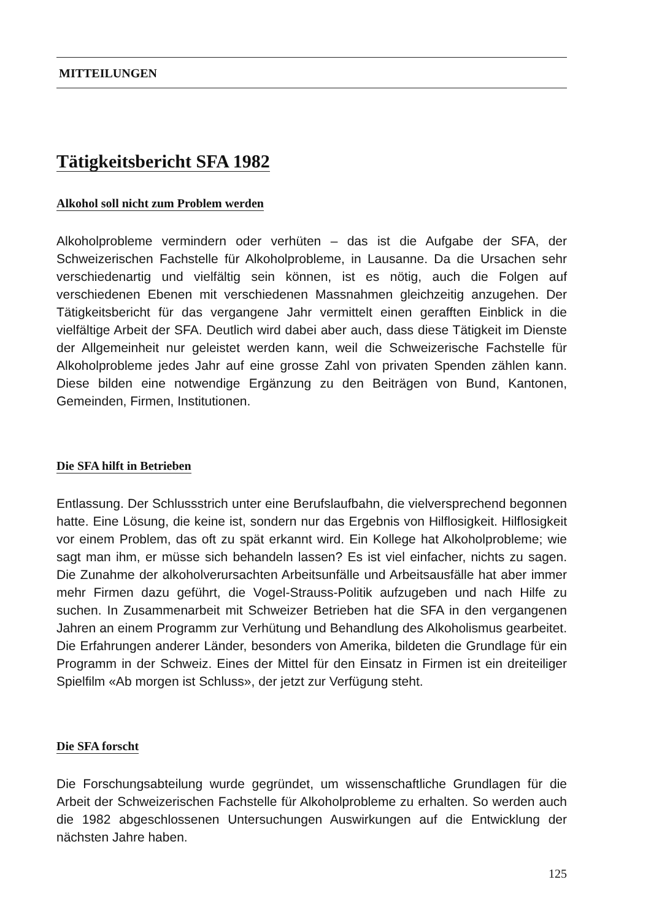MITTEILUNGEN
Tätigkeitsbericht SFA 1982
Alkohol soll nicht zum Problem werden
Alkoholprobleme vermindern oder verhüten – das ist die Aufgabe der SFA, der Schweizerischen Fachstelle für Alkoholprobleme, in Lausanne. Da die Ursachen sehr verschiedenartig und vielfältig sein können, ist es nötig, auch die Folgen auf verschiedenen Ebenen mit verschiedenen Massnahmen gleichzeitig anzugehen. Der Tätigkeitsbericht für das vergangene Jahr vermittelt einen gerafften Einblick in die vielfältige Arbeit der SFA. Deutlich wird dabei aber auch, dass diese Tätigkeit im Dienste der Allgemeinheit nur geleistet werden kann, weil die Schweizerische Fachstelle für Alkoholprobleme jedes Jahr auf eine grosse Zahl von privaten Spenden zählen kann. Diese bilden eine notwendige Ergänzung zu den Beiträgen von Bund, Kantonen, Gemeinden, Firmen, Institutionen.
Die SFA hilft in Betrieben
Entlassung. Der Schlussstrich unter eine Berufslaufbahn, die vielversprechend begonnen hatte. Eine Lösung, die keine ist, sondern nur das Ergebnis von Hilflosigkeit. Hilflosigkeit vor einem Problem, das oft zu spät erkannt wird. Ein Kollege hat Alkoholprobleme; wie sagt man ihm, er müsse sich behandeln lassen? Es ist viel einfacher, nichts zu sagen. Die Zunahme der alkoholverursachten Arbeitsunfälle und Arbeitsausfälle hat aber immer mehr Firmen dazu geführt, die Vogel-Strauss-Politik aufzugeben und nach Hilfe zu suchen. In Zusammenarbeit mit Schweizer Betrieben hat die SFA in den vergangenen Jahren an einem Programm zur Verhütung und Behandlung des Alkoholismus gearbeitet. Die Erfahrungen anderer Länder, besonders von Amerika, bildeten die Grundlage für ein Programm in der Schweiz. Eines der Mittel für den Einsatz in Firmen ist ein dreiteiliger Spielfilm «Ab morgen ist Schluss», der jetzt zur Verfügung steht.
Die SFA forscht
Die Forschungsabteilung wurde gegründet, um wissenschaftliche Grundlagen für die Arbeit der Schweizerischen Fachstelle für Alkoholprobleme zu erhalten. So werden auch die 1982 abgeschlossenen Untersuchungen Auswirkungen auf die Entwicklung der nächsten Jahre haben.
125